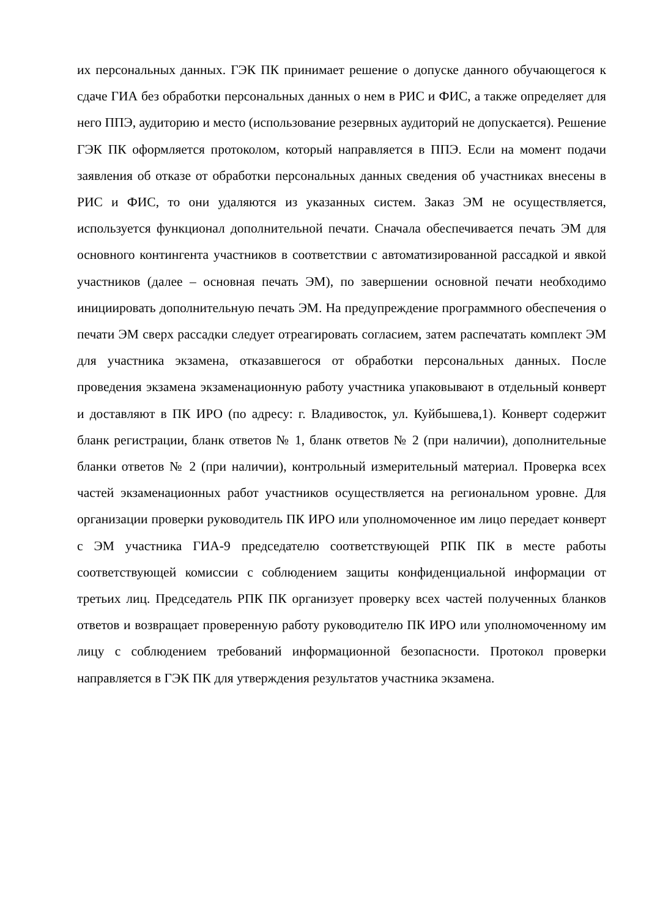их персональных данных. ГЭК ПК принимает решение о допуске данного обучающегося к сдаче ГИА без обработки персональных данных о нем в РИС и ФИС, а также определяет для него ППЭ, аудиторию и место (использование резервных аудиторий не допускается). Решение ГЭК ПК оформляется протоколом, который направляется в ППЭ. Если на момент подачи заявления об отказе от обработки персональных данных сведения об участниках внесены в РИС и ФИС, то они удаляются из указанных систем. Заказ ЭМ не осуществляется, используется функционал дополнительной печати. Сначала обеспечивается печать ЭМ для основного контингента участников в соответствии с автоматизированной рассадкой и явкой участников (далее – основная печать ЭМ), по завершении основной печати необходимо инициировать дополнительную печать ЭМ. На предупреждение программного обеспечения о печати ЭМ сверх рассадки следует отреагировать согласием, затем распечатать комплект ЭМ для участника экзамена, отказавшегося от обработки персональных данных. После проведения экзамена экзаменационную работу участника упаковывают в отдельный конверт и доставляют в ПК ИРО (по адресу: г. Владивосток, ул. Куйбышева,1). Конверт содержит бланк регистрации, бланк ответов № 1, бланк ответов № 2 (при наличии), дополнительные бланки ответов № 2 (при наличии), контрольный измерительный материал. Проверка всех частей экзаменационных работ участников осуществляется на региональном уровне. Для организации проверки руководитель ПК ИРО или уполномоченное им лицо передает конверт с ЭМ участника ГИА-9 председателю соответствующей РПК ПК в месте работы соответствующей комиссии с соблюдением защиты конфиденциальной информации от третьих лиц. Председатель РПК ПК организует проверку всех частей полученных бланков ответов и возвращает проверенную работу руководителю ПК ИРО или уполномоченному им лицу с соблюдением требований информационной безопасности. Протокол проверки направляется в ГЭК ПК для утверждения результатов участника экзамена.